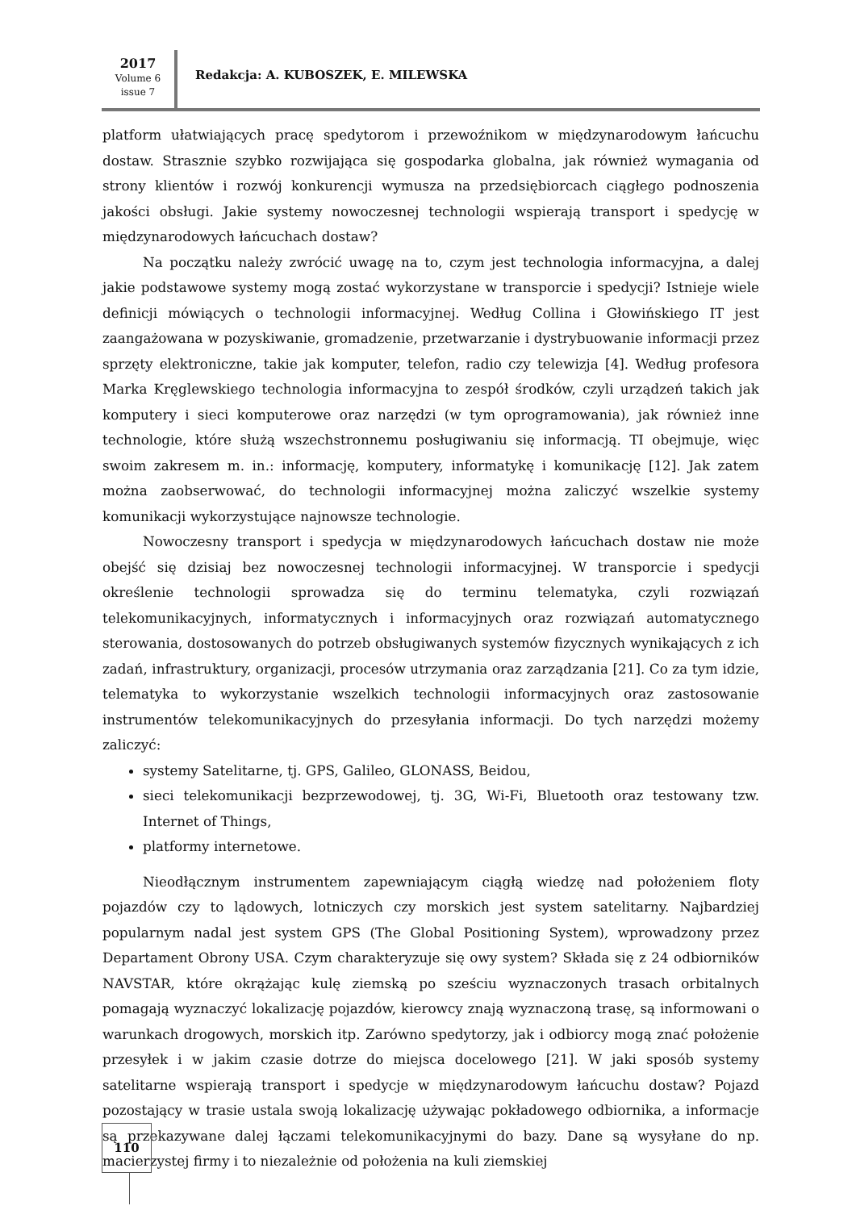2017
Volume 6
issue 7
Redakcja: A. KUBOSZEK, E. MILEWSKA
platform ułatwiających pracę spedytorom i przewoźnikom w międzynarodowym łańcuchu dostaw. Strasznie szybko rozwijająca się gospodarka globalna, jak również wymagania od strony klientów i rozwój konkurencji wymusza na przedsiębiorcach ciągłego podnoszenia jakości obsługi. Jakie systemy nowoczesnej technologii wspierają transport i spedycję w międzynarodowych łańcuchach dostaw?
Na początku należy zwrócić uwagę na to, czym jest technologia informacyjna, a dalej jakie podstawowe systemy mogą zostać wykorzystane w transporcie i spedycji? Istnieje wiele definicji mówiących o technologii informacyjnej. Według Collina i Głowińskiego IT jest zaangażowana w pozyskiwanie, gromadzenie, przetwarzanie i dystrybuowanie informacji przez sprzęty elektroniczne, takie jak komputer, telefon, radio czy telewizja [4]. Według profesora Marka Kręglewskiego technologia informacyjna to zespół środków, czyli urządzeń takich jak komputery i sieci komputerowe oraz narzędzi (w tym oprogramowania), jak również inne technologie, które służą wszechstronnemu posługiwaniu się informacją. TI obejmuje, więc swoim zakresem m. in.: informację, komputery, informatykę i komunikację [12]. Jak zatem można zaobserwować, do technologii informacyjnej można zaliczyć wszelkie systemy komunikacji wykorzystujące najnowsze technologie.
Nowoczesny transport i spedycja w międzynarodowych łańcuchach dostaw nie może obejść się dzisiaj bez nowoczesnej technologii informacyjnej. W transporcie i spedycji określenie technologii sprowadza się do terminu telematyka, czyli rozwiązań telekomunikacyjnych, informatycznych i informacyjnych oraz rozwiązań automatycznego sterowania, dostosowanych do potrzeb obsługiwanych systemów fizycznych wynikających z ich zadań, infrastruktury, organizacji, procesów utrzymania oraz zarządzania [21]. Co za tym idzie, telematyka to wykorzystanie wszelkich technologii informacyjnych oraz zastosowanie instrumentów telekomunikacyjnych do przesyłania informacji. Do tych narzędzi możemy zaliczyć:
systemy Satelitarne, tj. GPS, Galileo, GLONASS, Beidou,
sieci telekomunikacji bezprzewodowej, tj. 3G, Wi-Fi, Bluetooth oraz testowany tzw. Internet of Things,
platformy internetowe.
Nieodłącznym instrumentem zapewniającym ciągłą wiedzę nad położeniem floty pojazdów czy to lądowych, lotniczych czy morskich jest system satelitarny. Najbardziej popularnym nadal jest system GPS (The Global Positioning System), wprowadzony przez Departament Obrony USA. Czym charakteryzuje się owy system? Składa się z 24 odbiorników NAVSTAR, które okrążając kulę ziemską po sześciu wyznaczonych trasach orbitalnych pomagają wyznaczyć lokalizację pojazdów, kierowcy znają wyznaczoną trasę, są informowani o warunkach drogowych, morskich itp. Zarówno spedytorzy, jak i odbiorcy mogą znać położenie przesyłek i w jakim czasie dotrze do miejsca docelowego [21]. W jaki sposób systemy satelitarne wspierają transport i spedycje w międzynarodowym łańcuchu dostaw? Pojazd pozostający w trasie ustala swoją lokalizację używając pokładowego odbiornika, a informacje są przekazywane dalej łączami telekomunikacyjnymi do bazy. Dane są wysyłane do np. macierzystej firmy i to niezależnie od położenia na kuli ziemskiej
110